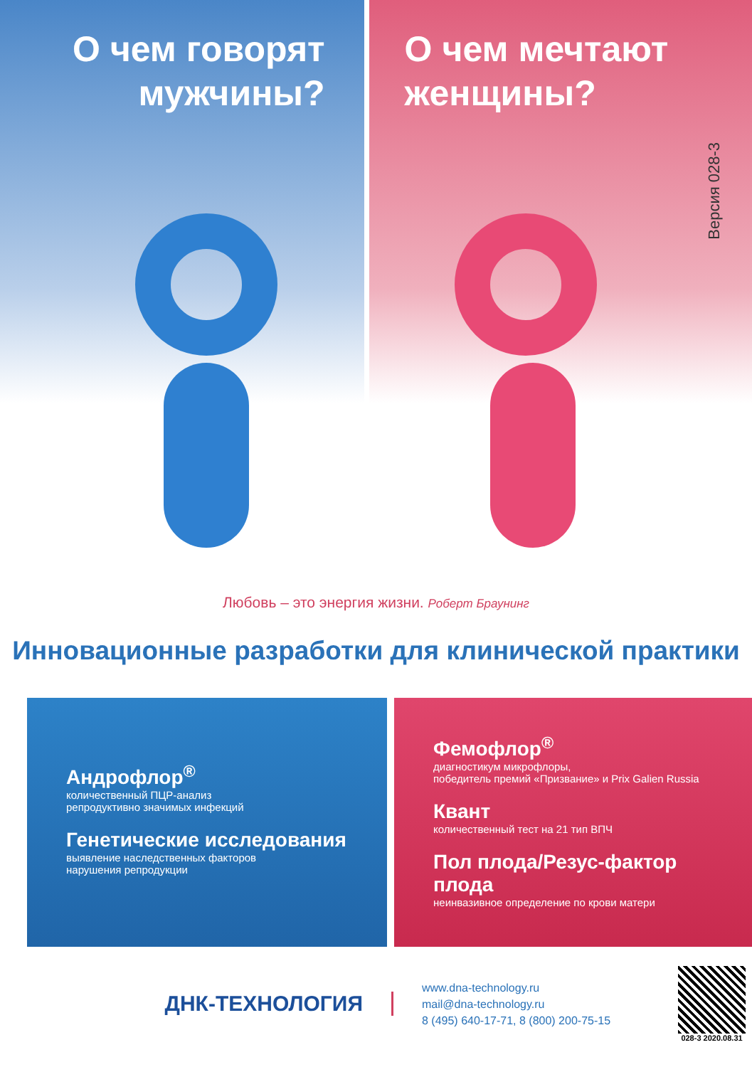О чем говорят
мужчины?
О чем мечтают
женщины?
Версия 028-3
Любовь – это энергия жизни. Роберт Браунинг
Инновационные разработки для клинической практики
Андрофлор<sup>®</sup>
количественный ПЦР-анализ
репродуктивно значимых инфекций
Генетические исследования
выявление наследственных факторов
нарушения репродукции
Фемофлор<sup>®</sup>
диагностикум микрофлоры,
победитель премий «Призвание» и Prix Galien Russia
Квант
количественный тест на 21 тип ВПЧ
Пол плода/Резус-фактор плода
неинвазивное определение по крови матери
ДНК-ТЕХНОЛОГИЯ
www.dna-technology.ru
mail@dna-technology.ru
8 (495) 640-17-71, 8 (800) 200-75-15
028-3 2020.08.31